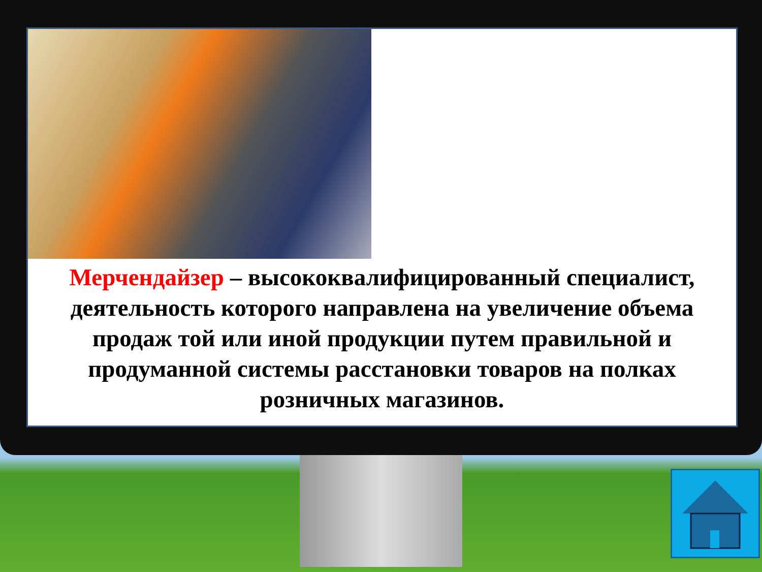Мерчендайзер – высококвалифицированный специалист, деятельность которого направлена на увеличение объема продаж той или иной продукции путем правильной и продуманной системы расстановки товаров на полках розничных магазинов.